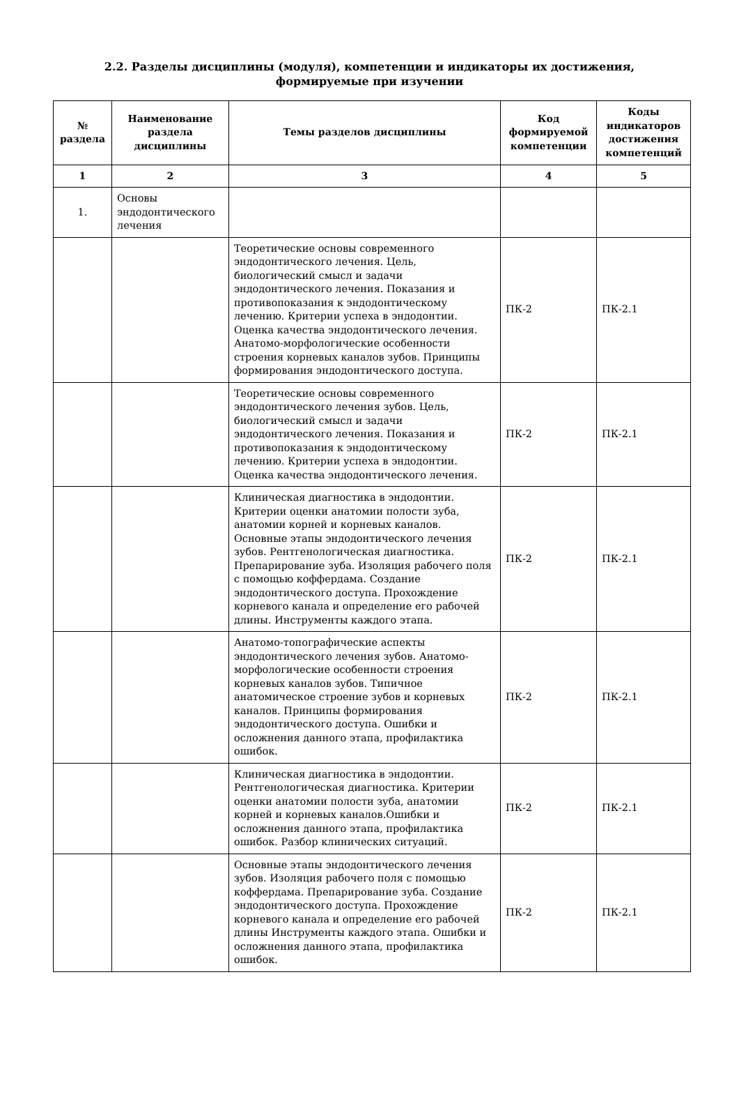2.2. Разделы дисциплины (модуля), компетенции и индикаторы их достижения,
формируемые при изучении
| № раздела | Наименование раздела дисциплины | Темы разделов дисциплины | Код формируемой компетенции | Коды индикаторов достижения компетенций |
| --- | --- | --- | --- | --- |
| 1 | 2 | 3 | 4 | 5 |
| 1. | Основы эндодонтического лечения | | | |
| | | Теоретические основы современного эндодонтического лечения. Цель, биологический смысл и задачи эндодонтического лечения. Показания и противопоказания к эндодонтическому лечению. Критерии успеха в эндодонтии. Оценка качества эндодонтического лечения. Анатомо-морфологические особенности строения корневых каналов зубов. Принципы формирования эндодонтического доступа. | ПК-2 | ПК-2.1 |
| | | Теоретические основы современного эндодонтического лечения зубов. Цель, биологический смысл и задачи эндодонтического лечения. Показания и противопоказания к эндодонтическому лечению. Критерии успеха в эндодонтии. Оценка качества эндодонтического лечения. | ПК-2 | ПК-2.1 |
| | | Клиническая диагностика в эндодонтии. Критерии оценки анатомии полости зуба, анатомии корней и корневых каналов. Основные этапы эндодонтического лечения зубов. Рентгенологическая диагностика. Препарирование зуба. Изоляция рабочего поля с помощью коффердама. Создание эндодонтического доступа. Прохождение корневого канала и определение его рабочей длины. Инструменты каждого этапа. | ПК-2 | ПК-2.1 |
| | | Анатомо-топографические аспекты эндодонтического лечения зубов. Анатомо-морфологические особенности строения корневых каналов зубов. Типичное анатомическое строение зубов и корневых каналов. Принципы формирования эндодонтического доступа. Ошибки и осложнения данного этапа, профилактика ошибок. | ПК-2 | ПК-2.1 |
| | | Клиническая диагностика в эндодонтии. Рентгенологическая диагностика. Критерии оценки анатомии полости зуба, анатомии корней и корневых каналов.Ошибки и осложнения данного этапа, профилактика ошибок. Разбор клинических ситуаций. | ПК-2 | ПК-2.1 |
| | | Основные этапы эндодонтического лечения зубов. Изоляция рабочего поля с помощью коффердама. Препарирование зуба. Создание эндодонтического доступа. Прохождение корневого канала и определение его рабочей длины Инструменты каждого этапа. Ошибки и осложнения данного этапа, профилактика ошибок. | ПК-2 | ПК-2.1 |